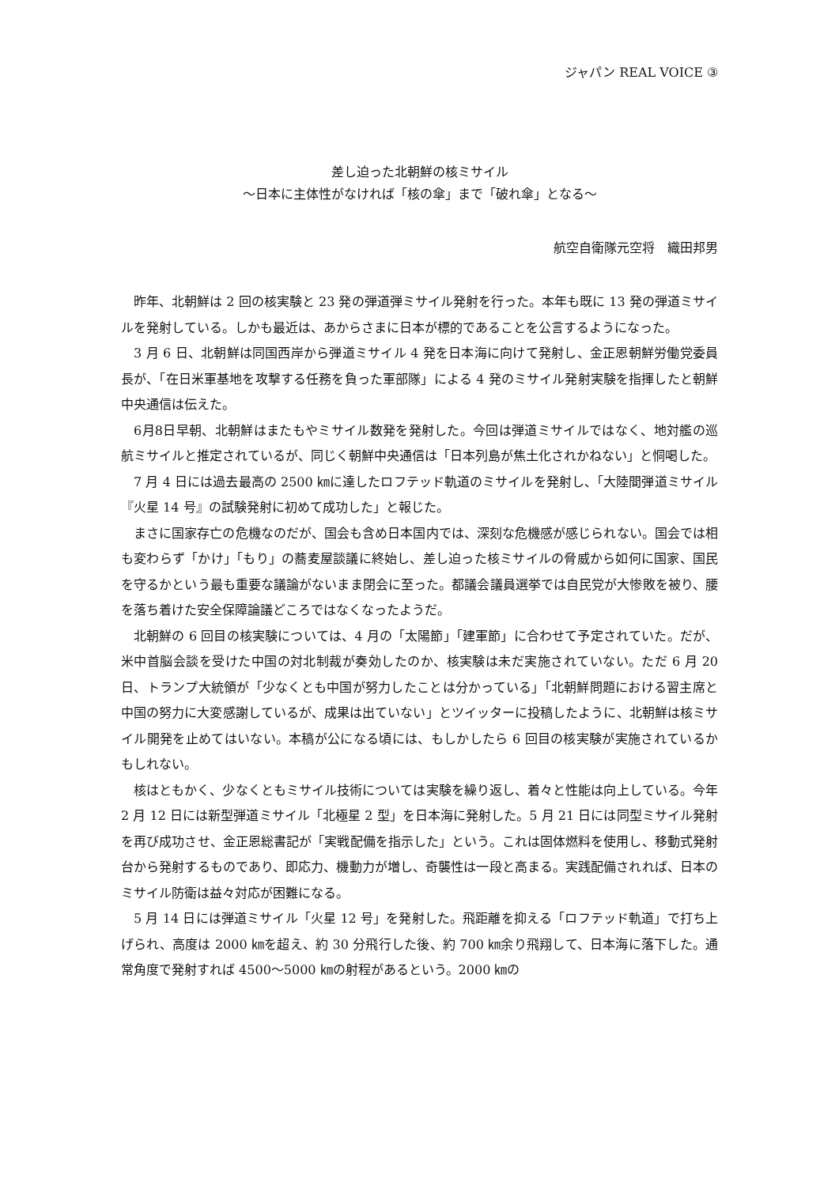ジャパン REAL VOICE ③
差し迫った北朝鮮の核ミサイル
〜日本に主体性がなければ「核の傘」まで「破れ傘」となる〜
航空自衛隊元空将　織田邦男
昨年、北朝鮮は 2 回の核実験と 23 発の弾道弾ミサイル発射を行った。本年も既に 13 発の弾道ミサイルを発射している。しかも最近は、あからさまに日本が標的であることを公言するようになった。
3 月 6 日、北朝鮮は同国西岸から弾道ミサイル 4 発を日本海に向けて発射し、金正恩朝鮮労働党委員長が、「在日米軍基地を攻撃する任務を負った軍部隊」による 4 発のミサイル発射実験を指揮したと朝鮮中央通信は伝えた。
6月8日早朝、北朝鮮はまたもやミサイル数発を発射した。今回は弾道ミサイルではなく、地対艦の巡航ミサイルと推定されているが、同じく朝鮮中央通信は「日本列島が焦土化されかねない」と恫喝した。
7 月 4 日には過去最高の 2500 ㎞に達したロフテッド軌道のミサイルを発射し、「大陸間弾道ミサイル『火星 14 号』の試験発射に初めて成功した」と報じた。
まさに国家存亡の危機なのだが、国会も含め日本国内では、深刻な危機感が感じられない。国会では相も変わらず「かけ」「もり」の蕎麦屋談議に終始し、差し迫った核ミサイルの脅威から如何に国家、国民を守るかという最も重要な議論がないまま閉会に至った。都議会議員選挙では自民党が大惨敗を被り、腰を落ち着けた安全保障論議どころではなくなったようだ。
北朝鮮の 6 回目の核実験については、4 月の「太陽節」「建軍節」に合わせて予定されていた。だが、米中首脳会談を受けた中国の対北制裁が奏効したのか、核実験は未だ実施されていない。ただ 6 月 20 日、トランプ大統領が「少なくとも中国が努力したことは分かっている」「北朝鮮問題における習主席と中国の努力に大変感謝しているが、成果は出ていない」とツイッターに投稿したように、北朝鮮は核ミサイル開発を止めてはいない。本稿が公になる頃には、もしかしたら 6 回目の核実験が実施されているかもしれない。
核はともかく、少なくともミサイル技術については実験を繰り返し、着々と性能は向上している。今年 2 月 12 日には新型弾道ミサイル「北極星 2 型」を日本海に発射した。5 月 21 日には同型ミサイル発射を再び成功させ、金正恩総書記が「実戦配備を指示した」という。これは固体燃料を使用し、移動式発射台から発射するものであり、即応力、機動力が増し、奇襲性は一段と高まる。実践配備されれば、日本のミサイル防衛は益々対応が困難になる。
5 月 14 日には弾道ミサイル「火星 12 号」を発射した。飛距離を抑える「ロフテッド軌道」で打ち上げられ、高度は 2000 ㎞を超え、約 30 分飛行した後、約 700 ㎞余り飛翔して、日本海に落下した。通常角度で発射すれば 4500〜5000 ㎞の射程があるという。2000 ㎞の